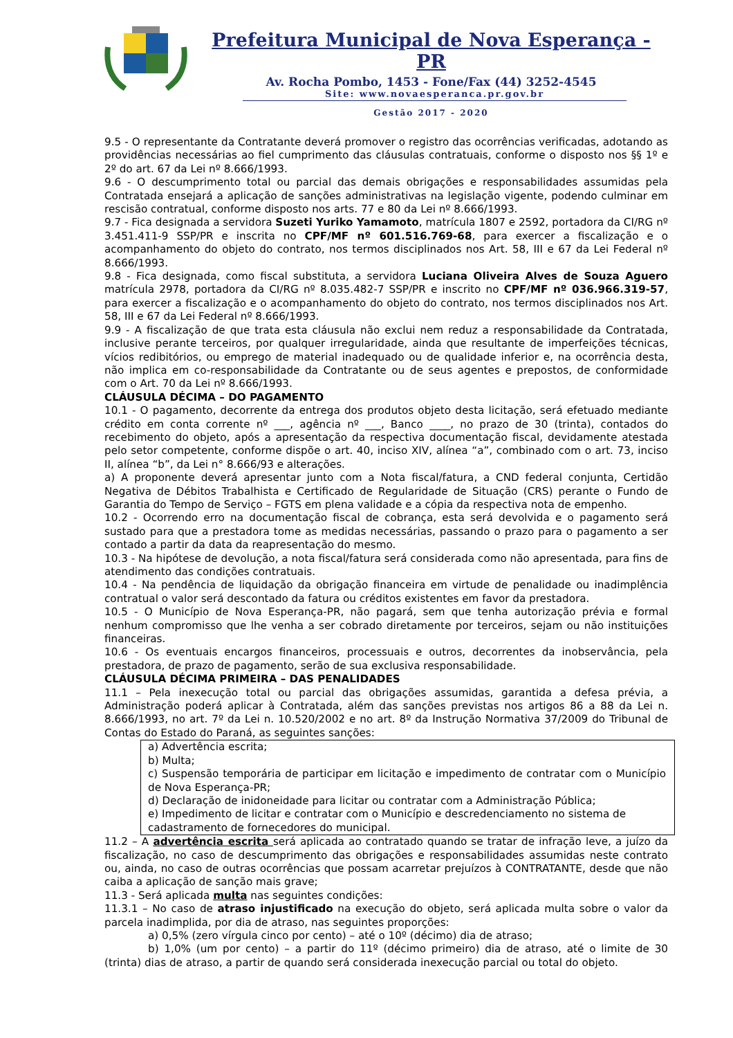Prefeitura Municipal de Nova Esperança - PR
Av. Rocha Pombo, 1453 - Fone/Fax (44) 3252-4545
Site: www.novaesperanca.pr.gov.br
Gestão 2017 - 2020
9.5 - O representante da Contratante deverá promover o registro das ocorrências verificadas, adotando as providências necessárias ao fiel cumprimento das cláusulas contratuais, conforme o disposto nos §§ 1º e 2º do art. 67 da Lei nº 8.666/1993.
9.6 - O descumprimento total ou parcial das demais obrigações e responsabilidades assumidas pela Contratada ensejará a aplicação de sanções administrativas na legislação vigente, podendo culminar em rescisão contratual, conforme disposto nos arts. 77 e 80 da Lei nº 8.666/1993.
9.7 - Fica designada a servidora Suzeti Yuriko Yamamoto, matrícula 1807 e 2592, portadora da CI/RG nº 3.451.411-9 SSP/PR e inscrita no CPF/MF nº 601.516.769-68, para exercer a fiscalização e o acompanhamento do objeto do contrato, nos termos disciplinados nos Art. 58, III e 67 da Lei Federal nº 8.666/1993.
9.8 - Fica designada, como fiscal substituta, a servidora Luciana Oliveira Alves de Souza Aguero matrícula 2978, portadora da CI/RG nº 8.035.482-7 SSP/PR e inscrito no CPF/MF nº 036.966.319-57, para exercer a fiscalização e o acompanhamento do objeto do contrato, nos termos disciplinados nos Art. 58, III e 67 da Lei Federal nº 8.666/1993.
9.9 - A fiscalização de que trata esta cláusula não exclui nem reduz a responsabilidade da Contratada, inclusive perante terceiros, por qualquer irregularidade, ainda que resultante de imperfeições técnicas, vícios redibitórios, ou emprego de material inadequado ou de qualidade inferior e, na ocorrência desta, não implica em co-responsabilidade da Contratante ou de seus agentes e prepostos, de conformidade com o Art. 70 da Lei nº 8.666/1993.
CLÁUSULA DÉCIMA – DO PAGAMENTO
10.1 - O pagamento, decorrente da entrega dos produtos objeto desta licitação, será efetuado mediante crédito em conta corrente nº ___, agência nº ___, Banco ____, no prazo de 30 (trinta), contados do recebimento do objeto, após a apresentação da respectiva documentação fiscal, devidamente atestada pelo setor competente, conforme dispõe o art. 40, inciso XIV, alínea “a”, combinado com o art. 73, inciso II, alínea “b”, da Lei n° 8.666/93 e alterações.
a) A proponente deverá apresentar junto com a Nota fiscal/fatura, a CND federal conjunta, Certidão Negativa de Débitos Trabalhista e Certificado de Regularidade de Situação (CRS) perante o Fundo de Garantia do Tempo de Serviço – FGTS em plena validade e a cópia da respectiva nota de empenho.
10.2 - Ocorrendo erro na documentação fiscal de cobrança, esta será devolvida e o pagamento será sustado para que a prestadora tome as medidas necessárias, passando o prazo para o pagamento a ser contado a partir da data da reapresentação do mesmo.
10.3 - Na hipótese de devolução, a nota fiscal/fatura será considerada como não apresentada, para fins de atendimento das condições contratuais.
10.4 - Na pendência de liquidação da obrigação financeira em virtude de penalidade ou inadimplência contratual o valor será descontado da fatura ou créditos existentes em favor da prestadora.
10.5 - O Município de Nova Esperança-PR, não pagará, sem que tenha autorização prévia e formal nenhum compromisso que lhe venha a ser cobrado diretamente por terceiros, sejam ou não instituições financeiras.
10.6 - Os eventuais encargos financeiros, processuais e outros, decorrentes da inobservância, pela prestadora, de prazo de pagamento, serão de sua exclusiva responsabilidade.
CLÁUSULA DÉCIMA PRIMEIRA – DAS PENALIDADES
11.1 – Pela inexecução total ou parcial das obrigações assumidas, garantida a defesa prévia, a Administração poderá aplicar à Contratada, além das sanções previstas nos artigos 86 a 88 da Lei n. 8.666/1993, no art. 7º da Lei n. 10.520/2002 e no art. 8º da Instrução Normativa 37/2009 do Tribunal de Contas do Estado do Paraná, as seguintes sanções:
a) Advertência escrita;
b) Multa;
c) Suspensão temporária de participar em licitação e impedimento de contratar com o Município de Nova Esperança-PR;
d) Declaração de inidoneidade para licitar ou contratar com a Administração Pública;
e) Impedimento de licitar e contratar com o Município e descredenciamento no sistema de cadastramento de fornecedores do municipal.
11.2 – A advertência escrita será aplicada ao contratado quando se tratar de infração leve, a juízo da fiscalização, no caso de descumprimento das obrigações e responsabilidades assumidas neste contrato ou, ainda, no caso de outras ocorrências que possam acarretar prejuízos à CONTRATANTE, desde que não caiba a aplicação de sanção mais grave;
11.3 - Será aplicada multa nas seguintes condições:
11.3.1 – No caso de atraso injustificado na execução do objeto, será aplicada multa sobre o valor da parcela inadimplida, por dia de atraso, nas seguintes proporções:
a) 0,5% (zero vírgula cinco por cento) – até o 10º (décimo) dia de atraso;
b) 1,0% (um por cento) – a partir do 11º (décimo primeiro) dia de atraso, até o limite de 30 (trinta) dias de atraso, a partir de quando será considerada inexecução parcial ou total do objeto.